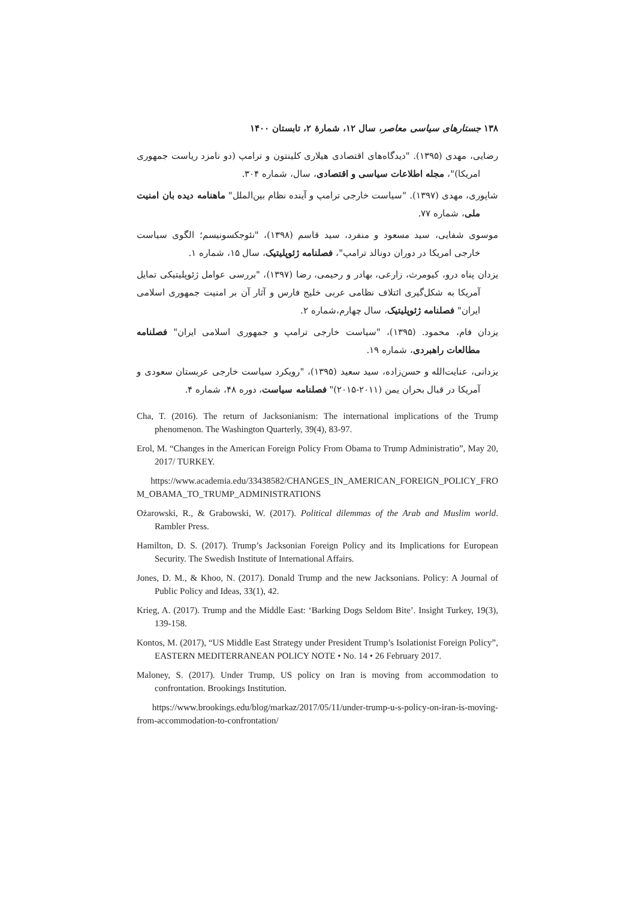۱۳۸ جستارهای سیاسی معاصر، سال ۱۲، شمارهٔ ۲، تابستان ۱۴۰۰
رضایی، مهدی (۱۳۹۵). "دیدگاه‌های اقتصادی هیلاری کلینتون و ترامپ (دو نامزد ریاست جمهوری امریکا)"، مجله اطلاعات سیاسی و اقتصادی، سال، شماره ۳۰۴.
شاپوری، مهدی (۱۳۹۷). "سیاست خارجی ترامپ و آینده نظام بین‌الملل" ماهنامه دیده بان امنیت ملی، شماره ۷۷.
موسوی شفایی، سید مسعود و منفرد، سید قاسم (۱۳۹۸)، "نئوجکسونیسم؛ الگوی سیاست خارجی امریکا در دوران دونالد ترامپ"، فصلنامه ژئوپلیتیک، سال ۱۵، شماره ۱.
یزدان پناه درو، کیومرث، زارعی، بهادر و رحیمی، رضا (۱۳۹۷)، "بررسی عوامل ژئوپلیتیکی تمایل آمریکا به شکل‌گیری ائتلاف نظامی عربی خلیج فارس و آثار آن بر امنیت جمهوری اسلامی ایران" فصلنامه ژئوپلیتیک، سال چهارم،شماره ۲.
یزدان فام، محمود. (۱۳۹۵)، "سیاست خارجی ترامپ و جمهوری اسلامی ایران" فصلنامه مطالعات راهبردی، شماره ۱۹.
یزدانی، عنایت‌الله و حسن‌زاده، سید سعید (۱۳۹۵)، "رویکرد سیاست خارجی عربستان سعودی و آمریکا در قبال بحران یمن (۲۰۱۱-۲۰۱۵)" فصلنامه سیاست، دوره ۴۸، شماره ۴.
Cha, T. (2016). The return of Jacksonianism: The international implications of the Trump phenomenon. The Washington Quarterly, 39(4), 83-97.
Erol, M. “Changes in the American Foreign Policy From Obama to Trump Administratio”, May 20, 2017/ TURKEY.
https://www.academia.edu/33438582/CHANGES_IN_AMERICAN_FOREIGN_POLICY_FROM_OBAMA_TO_TRUMP_ADMINISTRATIONS
Ożarowski, R., & Grabowski, W. (2017). Political dilemmas of the Arab and Muslim world. Rambler Press.
Hamilton, D. S. (2017). Trump’s Jacksonian Foreign Policy and its Implications for European Security. The Swedish Institute of International Affairs.
Jones, D. M., & Khoo, N. (2017). Donald Trump and the new Jacksonians. Policy: A Journal of Public Policy and Ideas, 33(1), 42.
Krieg, A. (2017). Trump and the Middle East: ‘Barking Dogs Seldom Bite’. Insight Turkey, 19(3), 139-158.
Kontos, M. (2017), “US Middle East Strategy under President Trump’s Isolationist Foreign Policy”, EASTERN MEDITERRANEAN POLICY NOTE • No. 14 • 26 February 2017.
Maloney, S. (2017). Under Trump, US policy on Iran is moving from accommodation to confrontation. Brookings Institution.
https://www.brookings.edu/blog/markaz/2017/05/11/under-trump-u-s-policy-on-iran-is-moving-from-accommodation-to-confrontation/